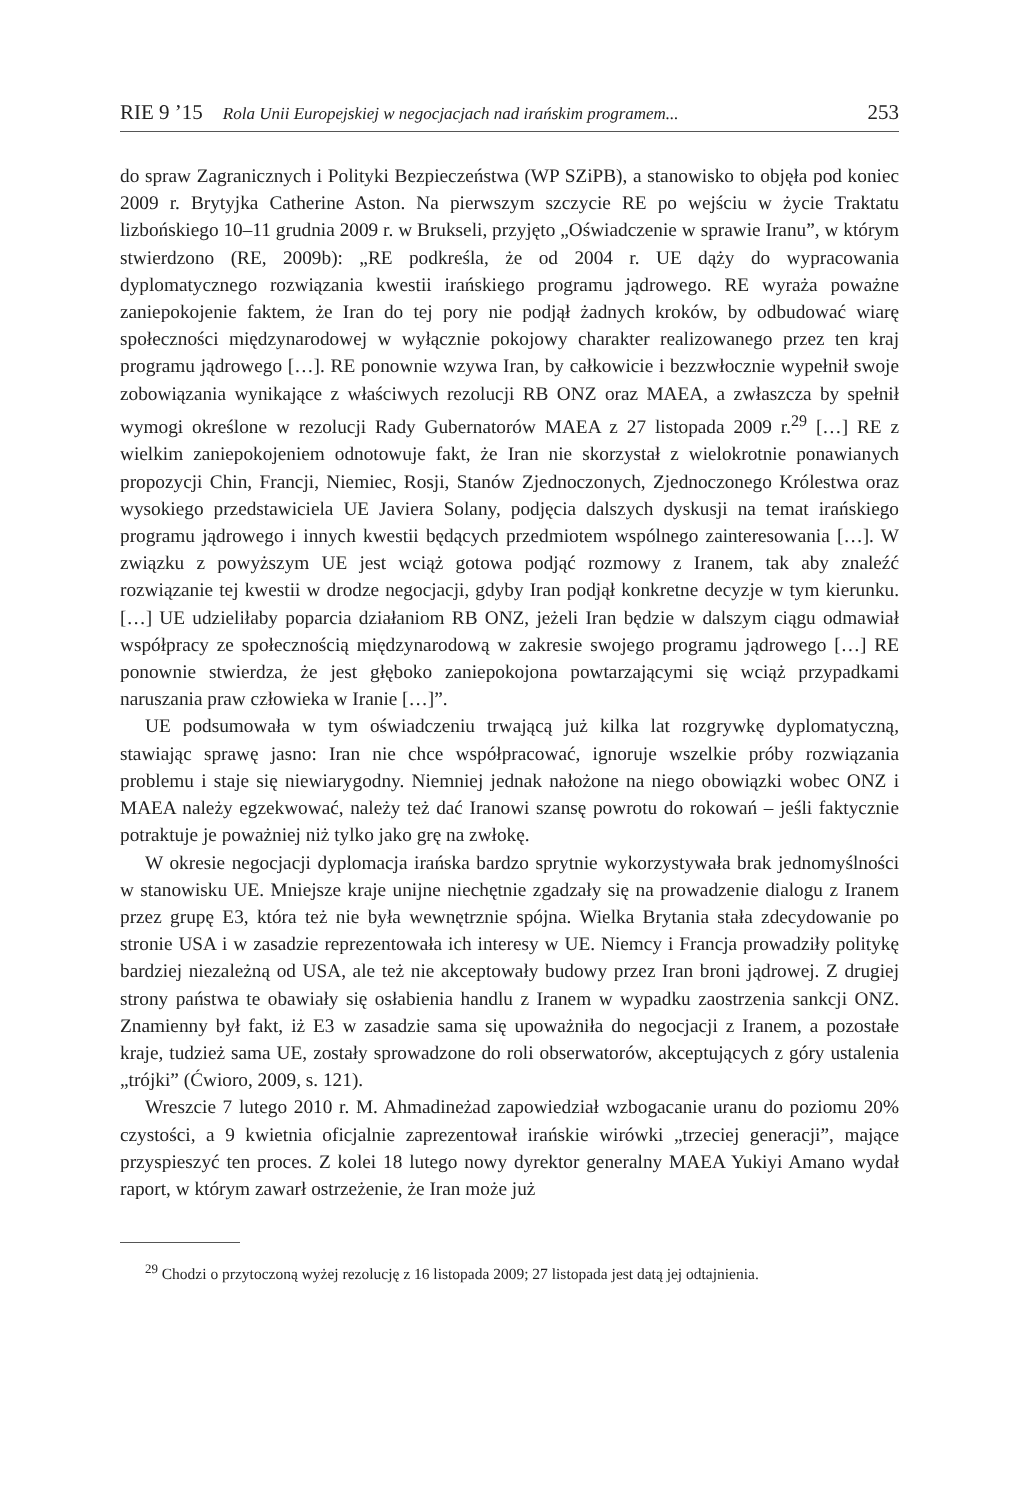RIE 9 ’15 Rola Unii Europejskiej w negocjacjach nad irańskim programem... 253
do spraw Zagranicznych i Polityki Bezpieczeństwa (WP SZiPB), a stanowisko to objęła pod koniec 2009 r. Brytyjka Catherine Aston. Na pierwszym szczycie RE po wejściu w życie Traktatu lizbońskiego 10–11 grudnia 2009 r. w Brukseli, przyjęto „Oświadczenie w sprawie Iranu”, w którym stwierdzono (RE, 2009b): „RE podkreśla, że od 2004 r. UE dąży do wypracowania dyplomatycznego rozwiązania kwestii irańskiego programu jądrowego. RE wyraża poważne zaniepokojenie faktem, że Iran do tej pory nie podjął żadnych kroków, by odbudować wiarę społeczności międzynarodowej w wyłącznie pokojowy charakter realizowanego przez ten kraj programu jądrowego […]. RE ponownie wzywa Iran, by całkowicie i bezzwłocznie wypełnił swoje zobowiązania wynikające z właściwych rezolucji RB ONZ oraz MAEA, a zwłaszcza by spełnił wymogi określone w rezolucji Rady Gubernatorów MAEA z 27 listopada 2009 r.<sup>29</sup> […] RE z wielkim zaniepokojeniem odnotowuje fakt, że Iran nie skorzystał z wielokrotnie ponawianych propozycji Chin, Francji, Niemiec, Rosji, Stanów Zjednoczonych, Zjednoczonego Królestwa oraz wysokiego przedstawiciela UE Javiera Solany, podjęcia dalszych dyskusji na temat irańskiego programu jądrowego i innych kwestii będących przedmiotem wspólnego zainteresowania […]. W związku z powyższym UE jest wciąż gotowa podjąć rozmowy z Iranem, tak aby znaleźć rozwiązanie tej kwestii w drodze negocjacji, gdyby Iran podjął konkretne decyzje w tym kierunku. […] UE udzieliłaby poparcia działaniom RB ONZ, jeżeli Iran będzie w dalszym ciągu odmawiał współpracy ze społecznością międzynarodową w zakresie swojego programu jądrowego […] RE ponownie stwierdza, że jest głęboko zaniepokojona powtarzającymi się wciąż przypadkami naruszania praw człowieka w Iranie […]”.
UE podsumowała w tym oświadczeniu trwającą już kilka lat rozgrywkę dyplomatyczną, stawiając sprawę jasno: Iran nie chce współpracować, ignoruje wszelkie próby rozwiązania problemu i staje się niewiarygodny. Niemniej jednak nałożone na niego obowiązki wobec ONZ i MAEA należy egzekwować, należy też dać Iranowi szansę powrotu do rokowań – jeśli faktycznie potraktuje je poważniej niż tylko jako grę na zwłokę.
W okresie negocjacji dyplomacja irańska bardzo sprytnie wykorzystywała brak jednomyślności w stanowisku UE. Mniejsze kraje unijne niechętnie zgadzały się na prowadzenie dialogu z Iranem przez grupę E3, która też nie była wewnętrznie spójna. Wielka Brytania stała zdecydowanie po stronie USA i w zasadzie reprezentowała ich interesy w UE. Niemcy i Francja prowadziły politykę bardziej niezależną od USA, ale też nie akceptowały budowy przez Iran broni jądrowej. Z drugiej strony państwa te obawiały się osłabienia handlu z Iranem w wypadku zaostrzenia sankcji ONZ. Znamienny był fakt, iż E3 w zasadzie sama się upoważniła do negocjacji z Iranem, a pozostałe kraje, tudzież sama UE, zostały sprowadzone do roli obserwatorów, akceptujących z góry ustalenia „trójki” (Ćwioro, 2009, s. 121).
Wreszcie 7 lutego 2010 r. M. Ahmadineżad zapowiedział wzbogacanie uranu do poziomu 20% czystości, a 9 kwietnia oficjalnie zaprezentował irańskie wirówki „trzeciej generacji”, mające przyspieszyć ten proces. Z kolei 18 lutego nowy dyrektor generalny MAEA Yukiyi Amano wydał raport, w którym zawarł ostrzeżenie, że Iran może już
<sup>29</sup> Chodzi o przytoczoną wyżej rezolucję z 16 listopada 2009; 27 listopada jest datą jej odtajnienia.